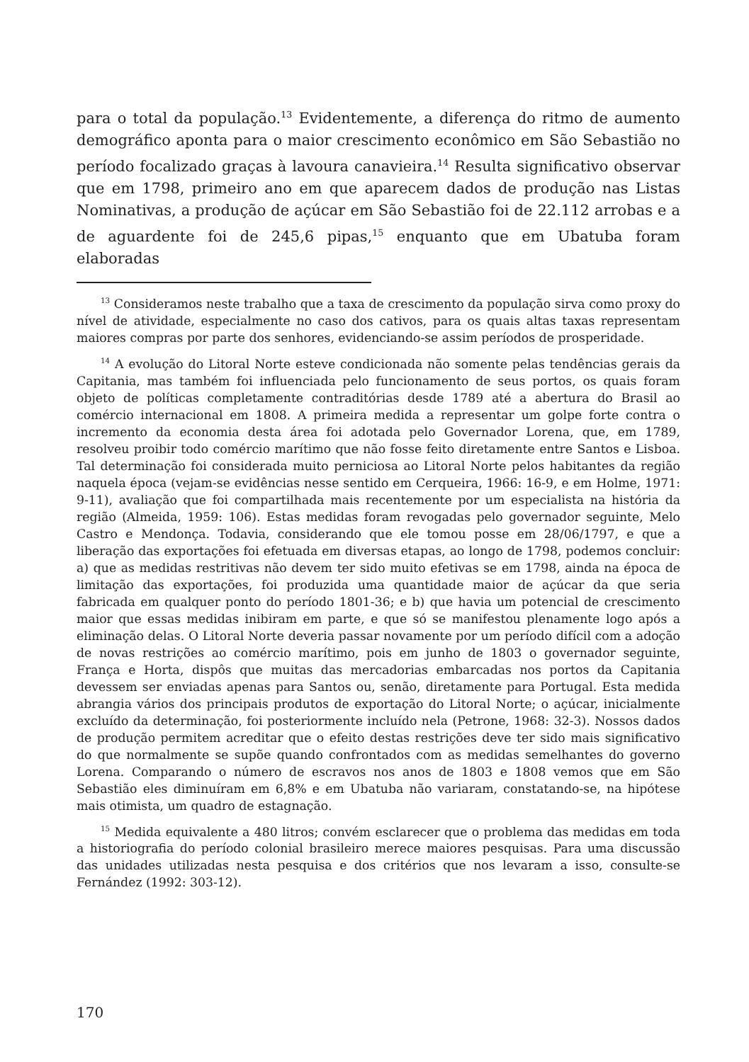para o total da população.<sup>13</sup> Evidentemente, a diferença do ritmo de aumento demográfico aponta para o maior crescimento econômico em São Sebastião no período focalizado graças à lavoura canavieira.<sup>14</sup> Resulta significativo observar que em 1798, primeiro ano em que aparecem dados de produção nas Listas Nominativas, a produção de açúcar em São Sebastião foi de 22.112 arrobas e a de aguardente foi de 245,6 pipas,<sup>15</sup> enquanto que em Ubatuba foram elaboradas
<sup>13</sup> Consideramos neste trabalho que a taxa de crescimento da população sirva como proxy do nível de atividade, especialmente no caso dos cativos, para os quais altas taxas representam maiores compras por parte dos senhores, evidenciando-se assim períodos de prosperidade.
<sup>14</sup> A evolução do Litoral Norte esteve condicionada não somente pelas tendências gerais da Capitania, mas também foi influenciada pelo funcionamento de seus portos, os quais foram objeto de políticas completamente contraditórias desde 1789 até a abertura do Brasil ao comércio internacional em 1808. A primeira medida a representar um golpe forte contra o incremento da economia desta área foi adotada pelo Governador Lorena, que, em 1789, resolveu proibir todo comércio marítimo que não fosse feito diretamente entre Santos e Lisboa. Tal determinação foi considerada muito perniciosa ao Litoral Norte pelos habitantes da região naquela época (vejam-se evidências nesse sentido em Cerqueira, 1966: 16-9, e em Holme, 1971: 9-11), avaliação que foi compartilhada mais recentemente por um especialista na história da região (Almeida, 1959: 106). Estas medidas foram revogadas pelo governador seguinte, Melo Castro e Mendonça. Todavia, considerando que ele tomou posse em 28/06/1797, e que a liberação das exportações foi efetuada em diversas etapas, ao longo de 1798, podemos concluir: a) que as medidas restritivas não devem ter sido muito efetivas se em 1798, ainda na época de limitação das exportações, foi produzida uma quantidade maior de açúcar da que seria fabricada em qualquer ponto do período 1801-36; e b) que havia um potencial de crescimento maior que essas medidas inibiram em parte, e que só se manifestou plenamente logo após a eliminação delas. O Litoral Norte deveria passar novamente por um período difícil com a adoção de novas restrições ao comércio marítimo, pois em junho de 1803 o governador seguinte, França e Horta, dispôs que muitas das mercadorias embarcadas nos portos da Capitania devessem ser enviadas apenas para Santos ou, senão, diretamente para Portugal. Esta medida abrangia vários dos principais produtos de exportação do Litoral Norte; o açúcar, inicialmente excluído da determinação, foi posteriormente incluído nela (Petrone, 1968: 32-3). Nossos dados de produção permitem acreditar que o efeito destas restrições deve ter sido mais significativo do que normalmente se supõe quando confrontados com as medidas semelhantes do governo Lorena. Comparando o número de escravos nos anos de 1803 e 1808 vemos que em São Sebastião eles diminuíram em 6,8% e em Ubatuba não variaram, constatando-se, na hipótese mais otimista, um quadro de estagnação.
<sup>15</sup> Medida equivalente a 480 litros; convém esclarecer que o problema das medidas em toda a historiografia do período colonial brasileiro merece maiores pesquisas. Para uma discussão das unidades utilizadas nesta pesquisa e dos critérios que nos levaram a isso, consulte-se Fernández (1992: 303-12).
170